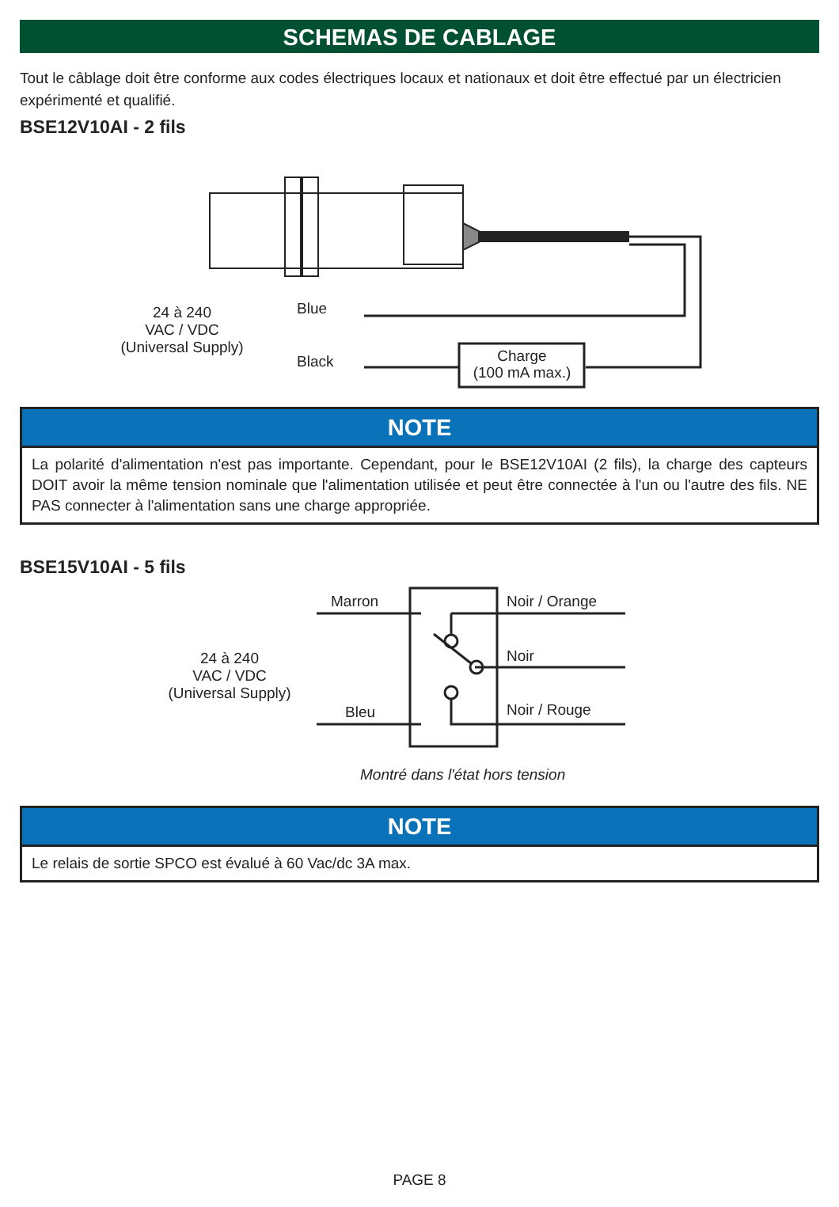SCHEMAS DE CABLAGE
Tout le câblage doit être conforme aux codes électriques locaux et nationaux et doit être effectué par un électricien expérimenté et qualifié.
BSE12V10AI - 2 fils
24 à 240
VAC / VDC
(Universal Supply)
Blue
Black
Charge
(100 mA max.)
NOTE
La polarité d'alimentation n'est pas importante. Cependant, pour le BSE12V10AI (2 fils), la charge des capteurs DOIT avoir la même tension nominale que l'alimentation utilisée et peut être connectée à l'un ou l'autre des fils. NE PAS connecter à l'alimentation sans une charge appropriée.
BSE15V10AI - 5 fils
24 à 240
VAC / VDC
(Universal Supply)
Marron
Bleu
Noir / Orange
Noir
Noir / Rouge
Montré dans l'état hors tension
NOTE
Le relais de sortie SPCO est évalué à 60 Vac/dc 3A max.
PAGE 8